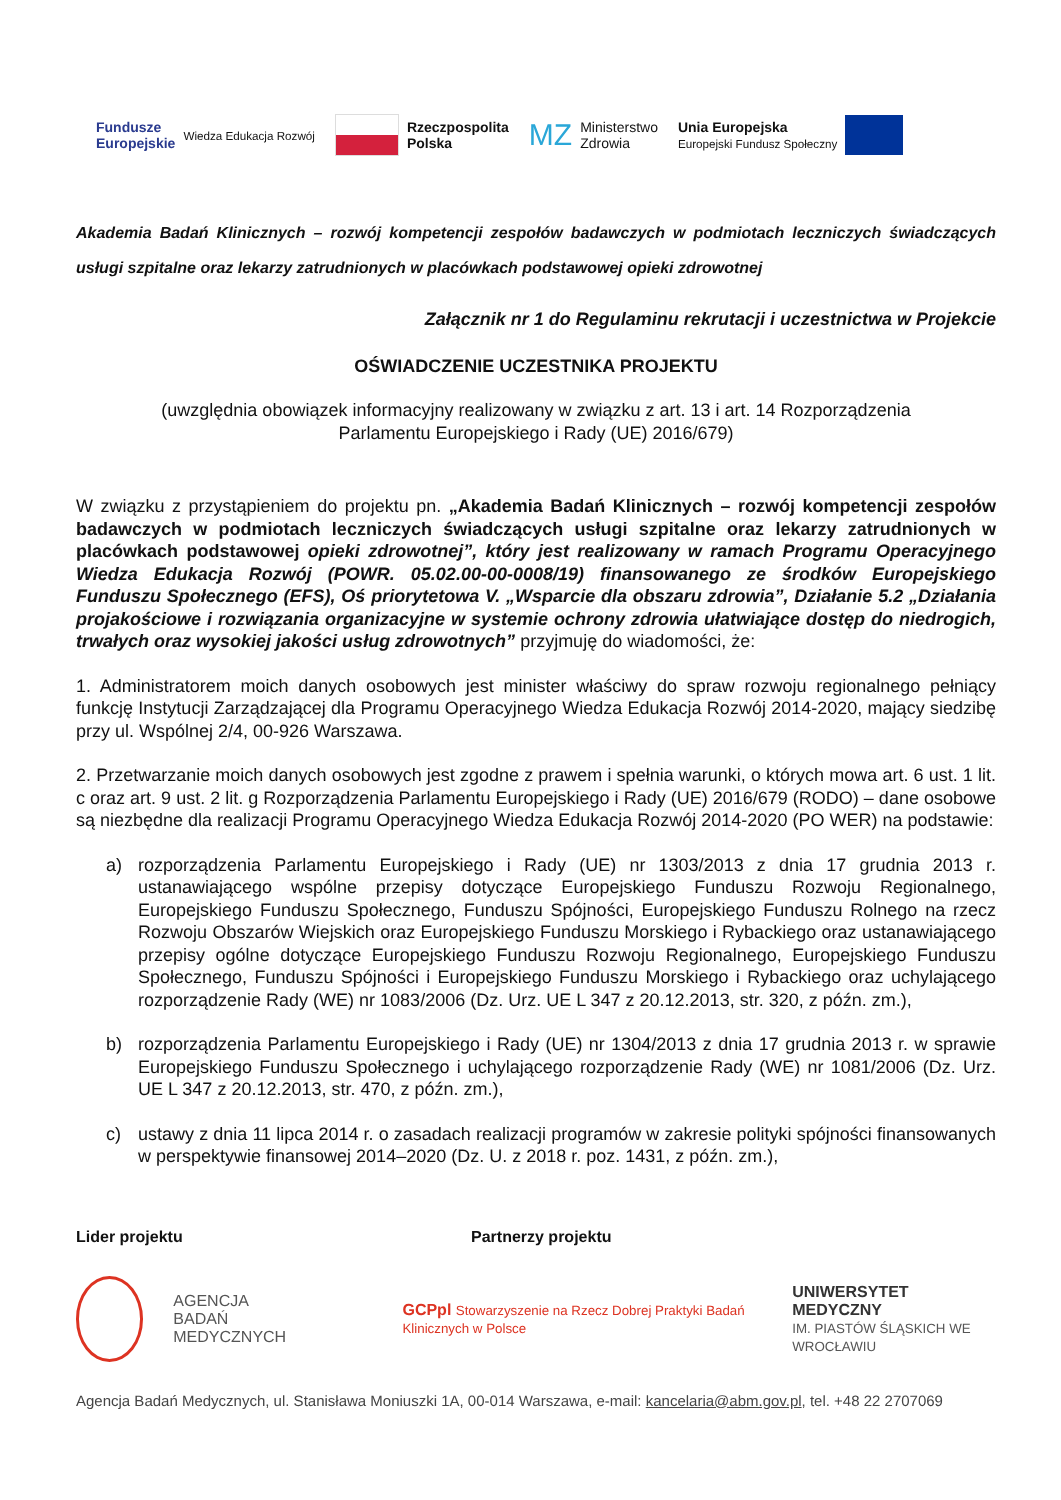Fundusze
Europejskie Wiedza Edukacja Rozwój
Rzeczpospolita
Polska
MZ Ministerstwo
Zdrowia
Unia Europejska
Europejski Fundusz Społeczny
Akademia Badań Klinicznych – rozwój kompetencji zespołów badawczych w podmiotach leczniczych świadczących usługi szpitalne oraz lekarzy zatrudnionych w placówkach podstawowej opieki zdrowotnej
Załącznik nr 1 do Regulaminu rekrutacji i uczestnictwa w Projekcie
OŚWIADCZENIE UCZESTNIKA PROJEKTU
(uwzględnia obowiązek informacyjny realizowany w związku z art. 13 i art. 14 Rozporządzenia
Parlamentu Europejskiego i Rady (UE) 2016/679)
W związku z przystąpieniem do projektu pn. „Akademia Badań Klinicznych – rozwój kompetencji zespołów badawczych w podmiotach leczniczych świadczących usługi szpitalne oraz lekarzy zatrudnionych w placówkach podstawowej opieki zdrowotnej”, który jest realizowany w ramach Programu Operacyjnego Wiedza Edukacja Rozwój (POWR. 05.02.00-00-0008/19) finansowanego ze środków Europejskiego Funduszu Społecznego (EFS), Oś priorytetowa V. „Wsparcie dla obszaru zdrowia”, Działanie 5.2 „Działania projakościowe i rozwiązania organizacyjne w systemie ochrony zdrowia ułatwiające dostęp do niedrogich, trwałych oraz wysokiej jakości usług zdrowotnych” przyjmuję do wiadomości, że:
1. Administratorem moich danych osobowych jest minister właściwy do spraw rozwoju regionalnego pełniący funkcję Instytucji Zarządzającej dla Programu Operacyjnego Wiedza Edukacja Rozwój 2014-2020, mający siedzibę przy ul. Wspólnej 2/4, 00-926 Warszawa.
2. Przetwarzanie moich danych osobowych jest zgodne z prawem i spełnia warunki, o których mowa art. 6 ust. 1 lit. c oraz art. 9 ust. 2 lit. g Rozporządzenia Parlamentu Europejskiego i Rady (UE) 2016/679 (RODO) – dane osobowe są niezbędne dla realizacji Programu Operacyjnego Wiedza Edukacja Rozwój 2014-2020 (PO WER) na podstawie:
a) rozporządzenia Parlamentu Europejskiego i Rady (UE) nr 1303/2013 z dnia 17 grudnia 2013 r. ustanawiającego wspólne przepisy dotyczące Europejskiego Funduszu Rozwoju Regionalnego, Europejskiego Funduszu Społecznego, Funduszu Spójności, Europejskiego Funduszu Rolnego na rzecz Rozwoju Obszarów Wiejskich oraz Europejskiego Funduszu Morskiego i Rybackiego oraz ustanawiającego przepisy ogólne dotyczące Europejskiego Funduszu Rozwoju Regionalnego, Europejskiego Funduszu Społecznego, Funduszu Spójności i Europejskiego Funduszu Morskiego i Rybackiego oraz uchylającego rozporządzenie Rady (WE) nr 1083/2006 (Dz. Urz. UE L 347 z 20.12.2013, str. 320, z późn. zm.),
b) rozporządzenia Parlamentu Europejskiego i Rady (UE) nr 1304/2013 z dnia 17 grudnia 2013 r. w sprawie Europejskiego Funduszu Społecznego i uchylającego rozporządzenie Rady (WE) nr 1081/2006 (Dz. Urz. UE L 347 z 20.12.2013, str. 470, z późn. zm.),
c) ustawy z dnia 11 lipca 2014 r. o zasadach realizacji programów w zakresie polityki spójności finansowanych w perspektywie finansowej 2014–2020 (Dz. U. z 2018 r. poz. 1431, z późn. zm.),
Lider projektu Partnerzy projektu
AGENCJA
BADAŃ
MEDYCZNYCH
GCPpl Stowarzyszenie na Rzecz Dobrej Praktyki Badań Klinicznych w Polsce
UNIWERSYTET MEDYCZNY
IM. PIASTÓW ŚLĄSKICH WE WROCŁAWIU
Agencja Badań Medycznych, ul. Stanisława Moniuszki 1A, 00-014 Warszawa, e-mail: kancelaria@abm.gov.pl, tel. +48 22 2707069